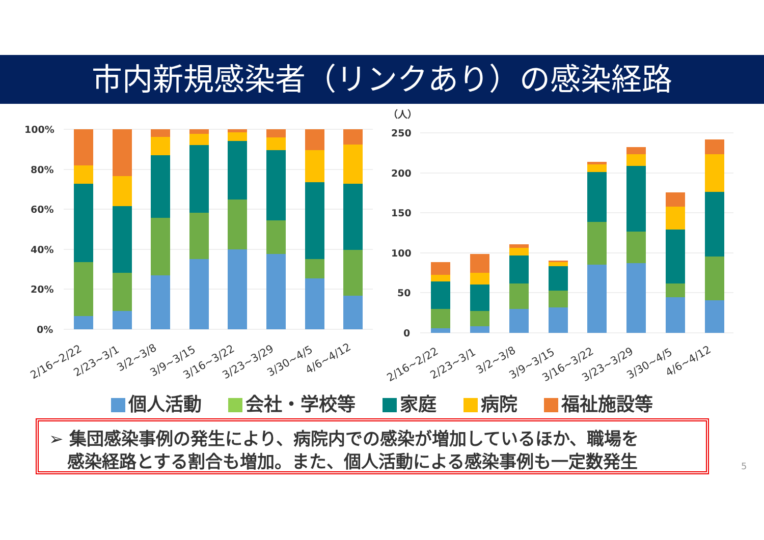市内新規感染者（リンクあり）の感染経路
100%
80%
60%
40%
20%
0%
（人）
250
200
150
100
50
0
2/16~2/22
2/23~3/1
3/2~3/8
3/9~3/15
3/16~3/22
3/23~3/29
3/30~4/5
4/6~4/12
2/16~2/22
2/23~3/1
3/2~3/8
3/9~3/15
3/16~3/22
3/23~3/29
3/30~4/5
4/6~4/12
個人活動 会社・学校等 家庭 病院 福祉施設等
➢ 集団感染事例の発生により、病院内での感染が増加しているほか、職場を
感染経路とする割合も増加。また、個人活動による感染事例も一定数発生
5